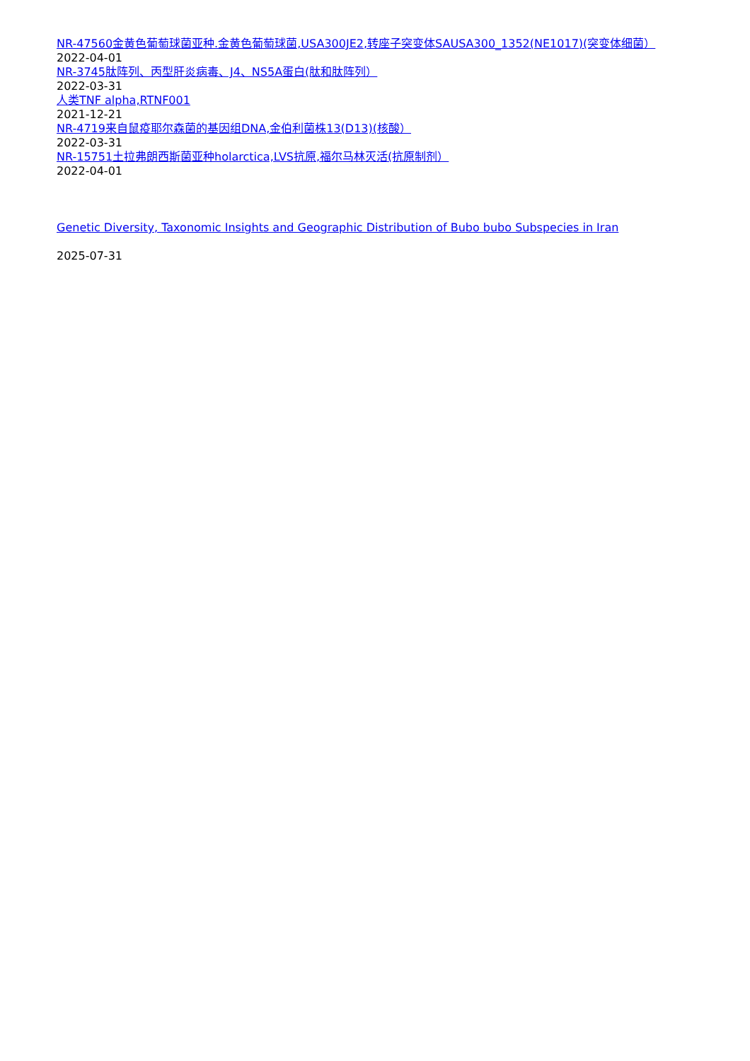NR-47560金黄色葡萄球菌亚种.金黄色葡萄球菌,USA300JE2,转座子突变体SAUSA300_1352(NE1017)(突变体细菌）
2022-04-01
NR-3745肽阵列、丙型肝炎病毒、J4、NS5A蛋白(肽和肽阵列）
2022-03-31
人类TNF alpha,RTNF001
2021-12-21
NR-4719来自鼠疫耶尔森菌的基因组DNA,金伯利菌株13(D13)(核酸）
2022-03-31
NR-15751土拉弗朗西斯菌亚种holarctica,LVS抗原,福尔马林灭活(抗原制剂）
2022-04-01
Genetic Diversity, Taxonomic Insights and Geographic Distribution of Bubo bubo Subspecies in Iran
2025-07-31